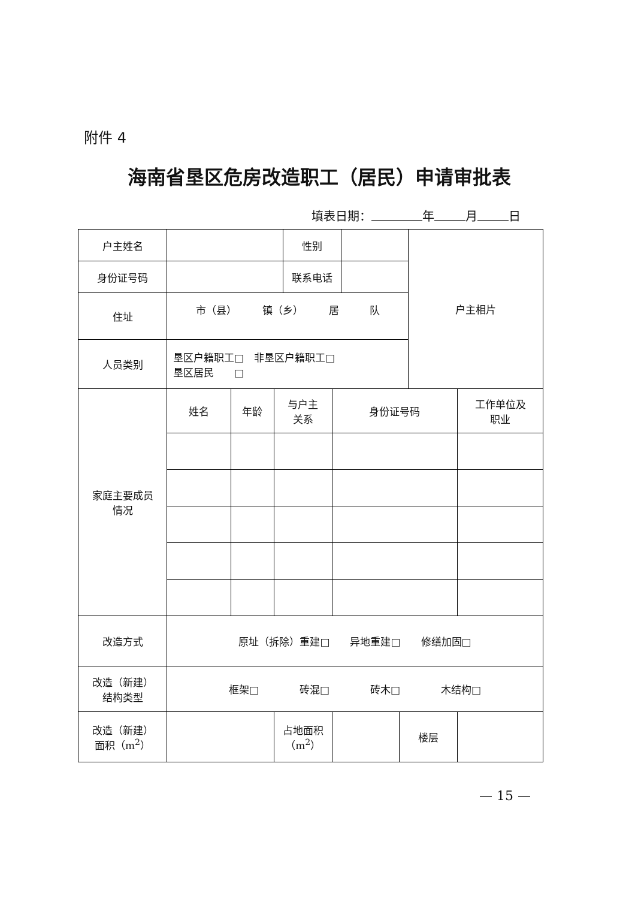附件 4
海南省垦区危房改造职工（居民）申请审批表
填表日期： 年 月 日
| 户主姓名 | | | | 性别 | | | | 户主相片 | |
| 身份证号码 | | | | 联系电话 | | | | | |
| 住址 | 市（县） 镇（乡） 居 队 | | | | | | | | |
| 人员类别 | 垦区户籍职工□ 非垦区户籍职工□ 垦区居民 □ | | | | | | | | |
| 家庭主要成员 情况 | 姓名 | 年龄 | 与户主 关系 | | 身份证号码 | | | | 工作单位及 职业 |
| 改造方式 | 原址（拆除）重建□ 异地重建□ 修缮加固□ | | | | | | | | |
| 改造（新建） 结构类型 | 框架□ 砖混□ 砖木□ 木结构□ | | | | | | | | |
| 改造（新建） 面积（m<sup>2</sup>） | | | 占地面积 （m<sup>2</sup>） | | | | 楼层 | | |
— 15 —